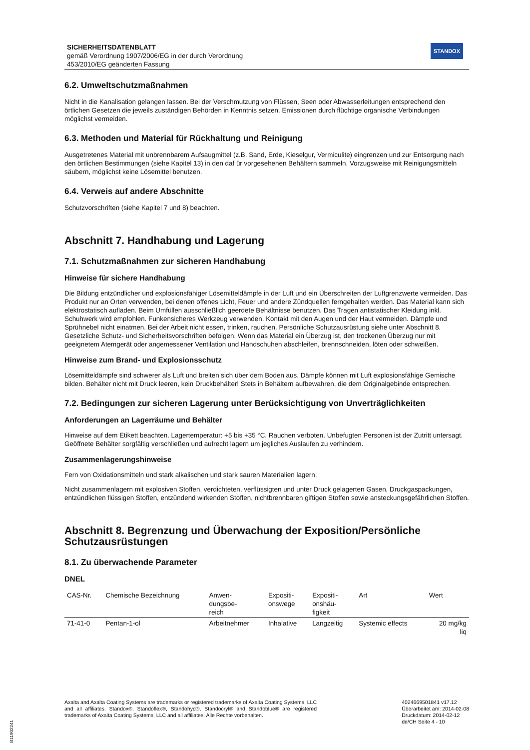SICHERHEITSDATENBLATT
gemäß Verordnung 1907/2006/EG in der durch Verordnung
453/2010/EG geänderten Fassung
STANDOX
6.2. Umweltschutzmaßnahmen
Nicht in die Kanalisation gelangen lassen. Bei der Verschmutzung von Flüssen, Seen oder Abwasserleitungen entsprechend den örtlichen Gesetzen die jeweils zuständigen Behörden in Kenntnis setzen. Emissionen durch flüchtige organische Verbindungen möglichst vermeiden.
6.3. Methoden und Material für Rückhaltung und Reinigung
Ausgetretenes Material mit unbrennbarem Aufsaugmittel (z.B. Sand, Erde, Kieselgur, Vermiculite) eingrenzen und zur Entsorgung nach den örtlichen Bestimmungen (siehe Kapitel 13) in den daf ür vorgesehenen Behältern sammeln. Vorzugsweise mit Reinigungsmitteln säubern, möglichst keine Lösemittel benutzen.
6.4. Verweis auf andere Abschnitte
Schutzvorschriften (siehe Kapitel 7 und 8) beachten.
Abschnitt 7. Handhabung und Lagerung
7.1. Schutzmaßnahmen zur sicheren Handhabung
Hinweise für sichere Handhabung
Die Bildung entzündlicher und explosionsfähiger Lösemitteldämpfe in der Luft und ein Überschreiten der Luftgrenzwerte vermeiden. Das Produkt nur an Orten verwenden, bei denen offenes Licht, Feuer und andere Zündquellen ferngehalten werden. Das Material kann sich elektrostatisch aufladen. Beim Umfüllen ausschließlich geerdete Behältnisse benutzen. Das Tragen antistatischer Kleidung inkl. Schuhwerk wird empfohlen. Funkensicheres Werkzeug verwenden. Kontakt mit den Augen und der Haut vermeiden. Dämpfe und Sprühnebel nicht einatmen. Bei der Arbeit nicht essen, trinken, rauchen. Persönliche Schutzausrüstung siehe unter Abschnitt 8. Gesetzliche Schutz- und Sicherheitsvorschriften befolgen. Wenn das Material ein Überzug ist, den trockenen Überzug nur mit geeignetem Atemgerät oder angemessener Ventilation und Handschuhen abschleifen, brennschneiden, löten oder schweißen.
Hinweise zum Brand- und Explosionsschutz
Lösemitteldämpfe sind schwerer als Luft und breiten sich über dem Boden aus. Dämpfe können mit Luft explosionsfähige Gemische bilden. Behälter nicht mit Druck leeren, kein Druckbehälter! Stets in Behältern aufbewahren, die dem Originalgebinde entsprechen.
7.2. Bedingungen zur sicheren Lagerung unter Berücksichtigung von Unverträglichkeiten
Anforderungen an Lagerräume und Behälter
Hinweise auf dem Etikett beachten. Lagertemperatur: +5 bis +35 °C. Rauchen verboten. Unbefugten Personen ist der Zutritt untersagt. Geöffnete Behälter sorgfältig verschließen und aufrecht lagern um jegliches Auslaufen zu verhindern.
Zusammenlagerungshinweise
Fern von Oxidationsmitteln und stark alkalischen und stark sauren Materialien lagern.
Nicht zusammenlagern mit explosiven Stoffen, verdichteten, verflüssigten und unter Druck gelagerten Gasen, Druckgaspackungen, entzündlichen flüssigen Stoffen, entzündend wirkenden Stoffen, nichtbrennbaren giftigen Stoffen sowie ansteckungsgefährlichen Stoffen.
Abschnitt 8. Begrenzung und Überwachung der Exposition/Persönliche Schutzausrüstungen
8.1. Zu überwachende Parameter
DNEL
| CAS-Nr. | Chemische Bezeichnung | Anwen- dungsbe- reich | Expositi- onswege | Expositi- onshäu- figkeit | Art | Wert |
| --- | --- | --- | --- | --- | --- | --- |
| 71-41-0 | Pentan-1-ol | Arbeitnehmer | Inhalative | Langzeitig | Systemic effects | 20 mg/kg liq |
Axalta and Axalta Coating Systems are trademarks or registered trademarks of Axalta Coating Systems, LLC and all affiliates. Standox®, Standoflex®, Standohyd®, Standocryl® and Standoblue® are registered trademarks of Axalta Coating Systems, LLC and all affiliates. Alle Rechte vorbehalten.
4024669501841 v17.12
Überarbeitet am: 2014-02-08
Druckdatum: 2014-02-12
de/CH Seite 4 - 10
B11902241